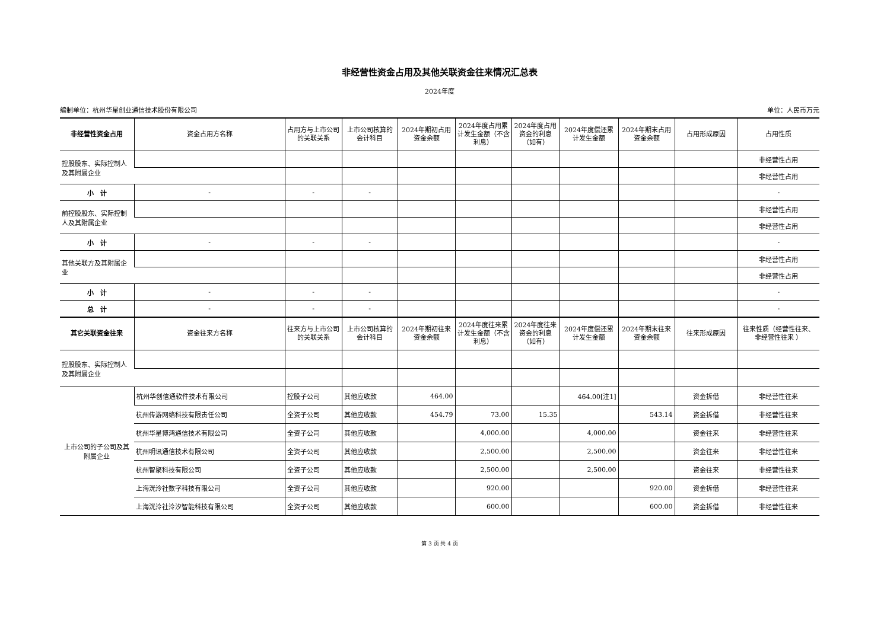非经营性资金占用及其他关联资金往来情况汇总表
2024年度
编制单位：杭州华星创业通信技术股份有限公司 单位：人民币万元
| 非经营性资金占用 | 资金占用方名称 | 占用方与上市公司的关联关系 | 上市公司核算的会计科目 | 2024年期初占用资金余额 | 2024年度占用累计发生金额（不含利息） | 2024年度占用资金的利息（如有） | 2024年度偿还累计发生金额 | 2024年期末占用资金余额 | 占用形成原因 | 占用性质 |
| --- | --- | --- | --- | --- | --- | --- | --- | --- | --- | --- |
| 控股股东、实际控制人及其附属企业 | | | | | | | | | | 非经营性占用 |
| | | | | | | | | | | 非经营性占用 |
| 小 计 | - | - | - | | | | | | | - |
| 前控股股东、实际控制人及其附属企业 | | | | | | | | | | 非经营性占用 |
| | | | | | | | | | | 非经营性占用 |
| 小 计 | - | - | - | | | | | | | - |
| 其他关联方及其附属企业 | | | | | | | | | | 非经营性占用 |
| | | | | | | | | | | 非经营性占用 |
| 小 计 | - | - | - | | | | | | | - |
| 总 计 | - | - | - | | | | | | | - |
| 其它关联资金往来 | 资金往来方名称 | 往来方与上市公司的关联关系 | 上市公司核算的会计科目 | 2024年期初往来资金余额 | 2024年度往来累计发生金额（不含利息） | 2024年度往来资金的利息（如有） | 2024年度偿还累计发生金额 | 2024年期末往来资金余额 | 往来形成原因 | 往来性质（经营性往来、 非经营性往来 ） |
| 控股股东、实际控制人及其附属企业 | | | | | | | | | | |
| 上市公司的子公司及其附属企业 | 杭州华创信通软件技术有限公司 | 控股子公司 | 其他应收款 | 464.00 | | | 464.00[注1] | | 资金拆借 | 非经营性往来 |
| | 杭州传游网络科技有限责任公司 | 全资子公司 | 其他应收款 | 454.79 | 73.00 | 15.35 | | 543.14 | 资金拆借 | 非经营性往来 |
| | 杭州华星博鸿通信技术有限公司 | 全资子公司 | 其他应收款 | | 4,000.00 | | 4,000.00 | | 资金往来 | 非经营性往来 |
| | 杭州明讯通信技术有限公司 | 全资子公司 | 其他应收款 | | 2,500.00 | | 2,500.00 | | 资金往来 | 非经营性往来 |
| | 杭州智聚科技有限公司 | 全资子公司 | 其他应收款 | | 2,500.00 | | 2,500.00 | | 资金往来 | 非经营性往来 |
| | 上海洸泠社数字科技有限公司 | 全资子公司 | 其他应收款 | | 920.00 | | | 920.00 | 资金拆借 | 非经营性往来 |
| | 上海洸泠社泠汐智能科技有限公司 | 全资子公司 | 其他应收款 | | 600.00 | | | 600.00 | 资金拆借 | 非经营性往来 |
第 3 页 共 4 页